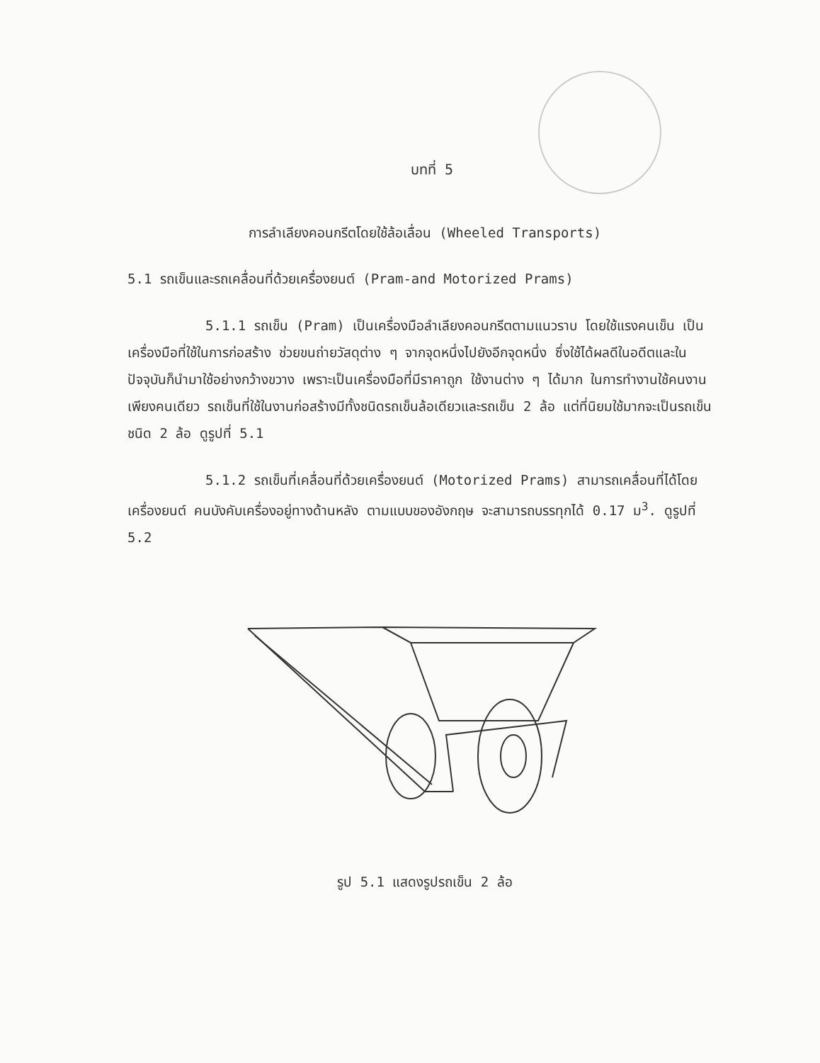บทที่ 5
การลำเลียงคอนกรีตโดยใช้ล้อเลื่อน (Wheeled Transports)
5.1 รถเข็นและรถเคลื่อนที่ด้วยเครื่องยนต์ (Pram-and Motorized Prams)
5.1.1 รถเข็น (Pram) เป็นเครื่องมือลำเลียงคอนกรีตตามแนวราบ โดยใช้แรงคนเข็น เป็นเครื่องมือที่ใช้ในการก่อสร้าง ช่วยขนถ่ายวัสดุต่าง ๆ จากจุดหนึ่งไปยังอีกจุดหนึ่ง ซึ่งใช้ได้ผลดีในอดีตและในปัจจุบันก็นำมาใช้อย่างกว้างขวาง เพราะเป็นเครื่องมือที่มีราคาถูก ใช้งานต่าง ๆ ได้มาก ในการทำงานใช้คนงานเพียงคนเดียว รถเข็นที่ใช้ในงานก่อสร้างมีทั้งชนิดรถเข็นล้อเดียวและรถเข็น 2 ล้อ แต่ที่นิยมใช้มากจะเป็นรถเข็นชนิด 2 ล้อ ดูรูปที่ 5.1
5.1.2 รถเข็นที่เคลื่อนที่ด้วยเครื่องยนต์ (Motorized Prams) สามารถเคลื่อนที่ได้โดยเครื่องยนต์ คนบังคับเครื่องอยู่ทางด้านหลัง ตามแบบของอังกฤษ จะสามารถบรรทุกได้ 0.17 ม<sup>3</sup>. ดูรูปที่ 5.2
รูป 5.1 แสดงรูปรถเข็น 2 ล้อ